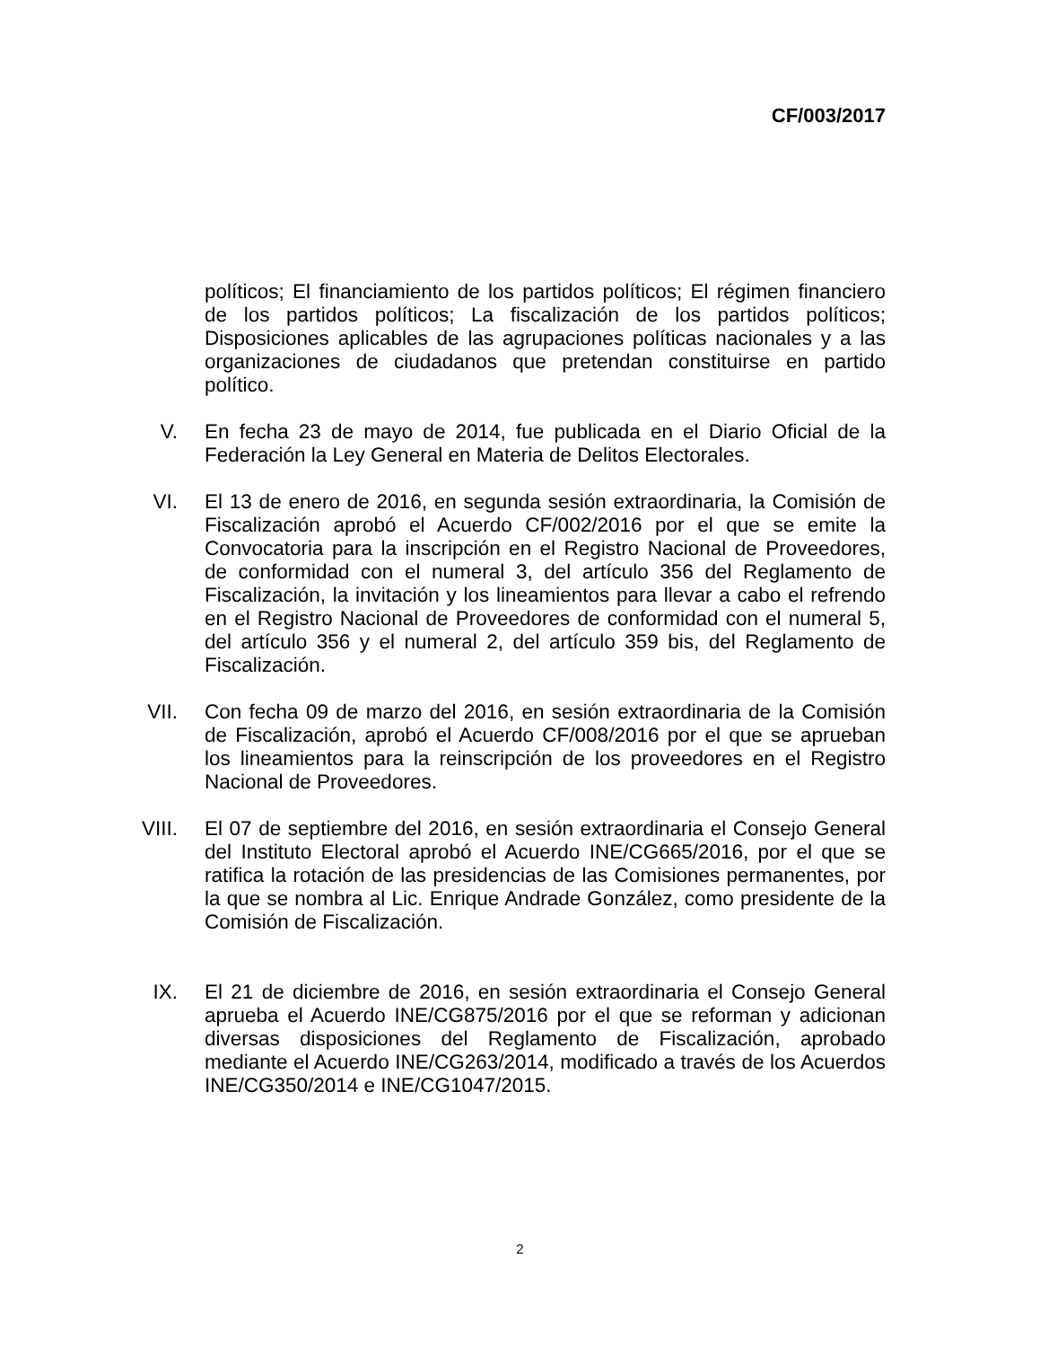CF/003/2017
políticos; El financiamiento de los partidos políticos; El régimen financiero de los partidos políticos; La fiscalización de los partidos políticos; Disposiciones aplicables de las agrupaciones políticas nacionales y a las organizaciones de ciudadanos que pretendan constituirse en partido político.
V. En fecha 23 de mayo de 2014, fue publicada en el Diario Oficial de la Federación la Ley General en Materia de Delitos Electorales.
VI. El 13 de enero de 2016, en segunda sesión extraordinaria, la Comisión de Fiscalización aprobó el Acuerdo CF/002/2016 por el que se emite la Convocatoria para la inscripción en el Registro Nacional de Proveedores, de conformidad con el numeral 3, del artículo 356 del Reglamento de Fiscalización, la invitación y los lineamientos para llevar a cabo el refrendo en el Registro Nacional de Proveedores de conformidad con el numeral 5, del artículo 356 y el numeral 2, del artículo 359 bis, del Reglamento de Fiscalización.
VII. Con fecha 09 de marzo del 2016, en sesión extraordinaria de la Comisión de Fiscalización, aprobó el Acuerdo CF/008/2016 por el que se aprueban los lineamientos para la reinscripción de los proveedores en el Registro Nacional de Proveedores.
VIII. El 07 de septiembre del 2016, en sesión extraordinaria el Consejo General del Instituto Electoral aprobó el Acuerdo INE/CG665/2016, por el que se ratifica la rotación de las presidencias de las Comisiones permanentes, por la que se nombra al Lic. Enrique Andrade González, como presidente de la Comisión de Fiscalización.
IX. El 21 de diciembre de 2016, en sesión extraordinaria el Consejo General aprueba el Acuerdo INE/CG875/2016 por el que se reforman y adicionan diversas disposiciones del Reglamento de Fiscalización, aprobado mediante el Acuerdo INE/CG263/2014, modificado a través de los Acuerdos INE/CG350/2014 e INE/CG1047/2015.
2